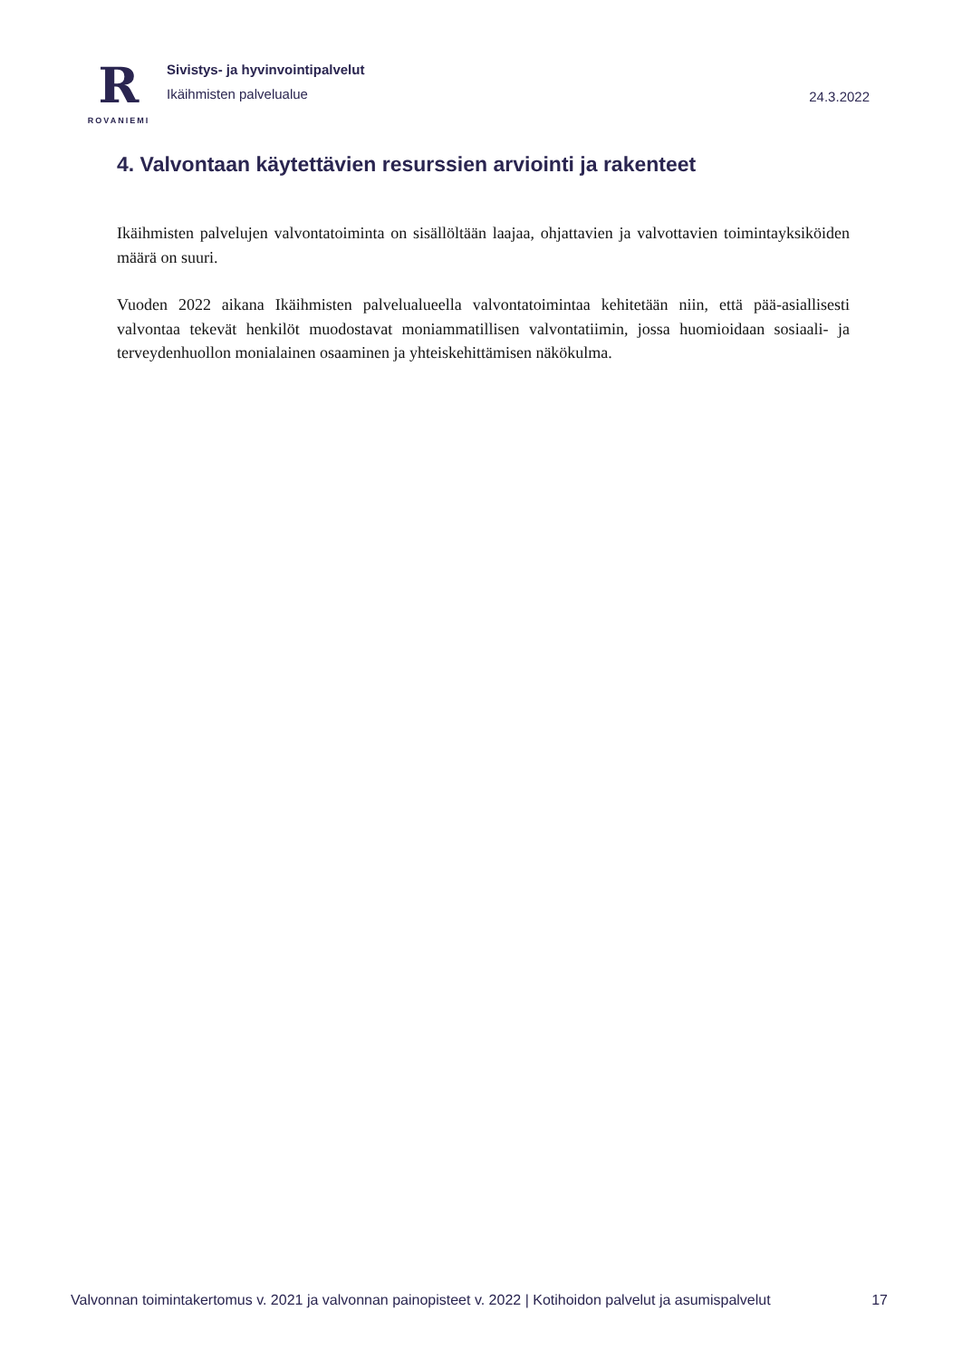R
ROVANIEMI
Sivistys- ja hyvinvointipalvelut
Ikäihmisten palvelualue
24.3.2022
4. Valvontaan käytettävien resurssien arviointi ja rakenteet
Ikäihmisten palvelujen valvontatoiminta on sisällöltään laajaa, ohjattavien ja valvottavien toimintayksiköiden määrä on suuri.
Vuoden 2022 aikana Ikäihmisten palvelualueella valvontatoimintaa kehitetään niin, että pää-asiallisesti valvontaa tekevät henkilöt muodostavat moniammatillisen valvontatiimin, jossa huomioidaan sosiaali- ja terveydenhuollon monialainen osaaminen ja yhteiskehittämisen näkökulma.
Valvonnan toimintakertomus v. 2021 ja valvonnan painopisteet v. 2022 | Kotihoidon palvelut ja asumispalvelut 17